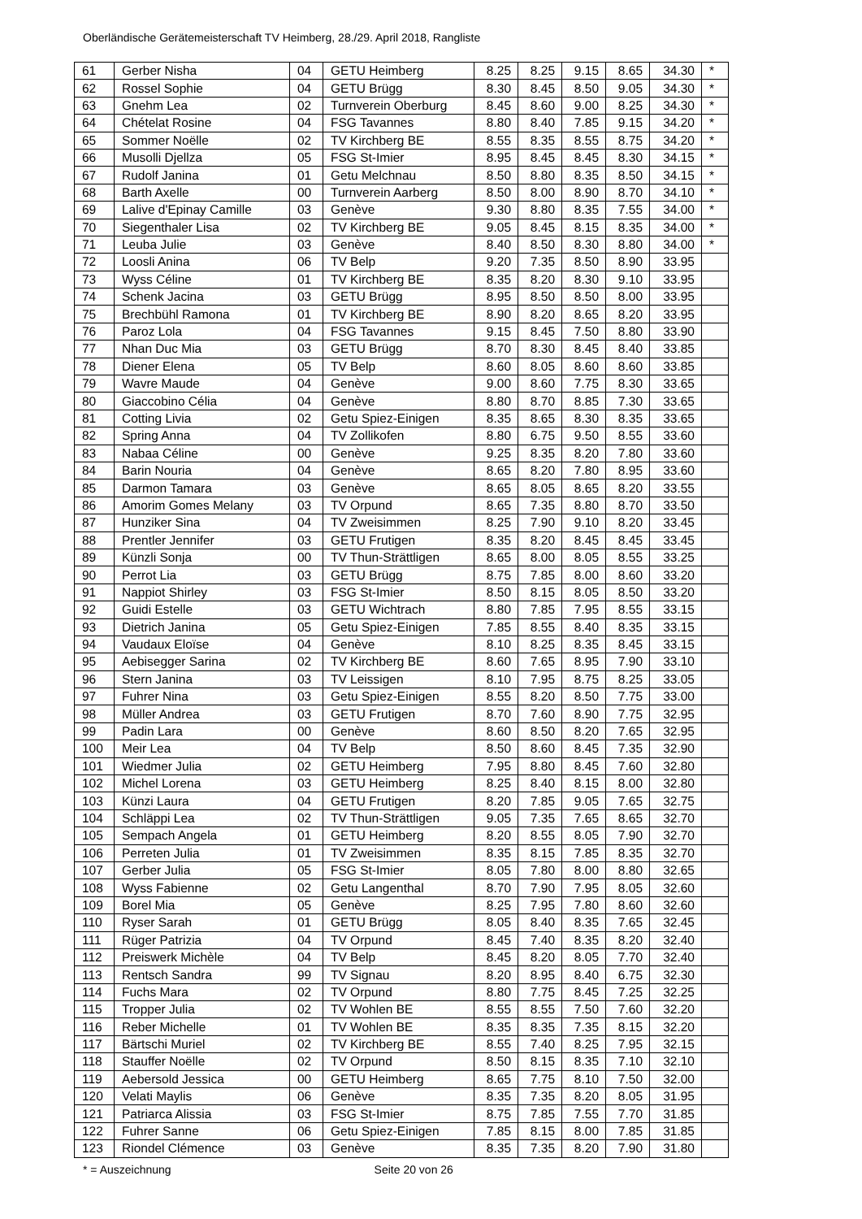Oberländische Gerätemeisterschaft TV Heimberg, 28./29. April 2018, Rangliste
| 61 | Gerber Nisha | 04 | GETU Heimberg | 8.25 | 8.25 | 9.15 | 8.65 | 34.30 | * |
| 62 | Rossel Sophie | 04 | GETU Brügg | 8.30 | 8.45 | 8.50 | 9.05 | 34.30 | * |
| 63 | Gnehm Lea | 02 | Turnverein Oberburg | 8.45 | 8.60 | 9.00 | 8.25 | 34.30 | * |
| 64 | Chételat Rosine | 04 | FSG Tavannes | 8.80 | 8.40 | 7.85 | 9.15 | 34.20 | * |
| 65 | Sommer Noëlle | 02 | TV Kirchberg BE | 8.55 | 8.35 | 8.55 | 8.75 | 34.20 | * |
| 66 | Musolli Djellza | 05 | FSG St-Imier | 8.95 | 8.45 | 8.45 | 8.30 | 34.15 | * |
| 67 | Rudolf Janina | 01 | Getu Melchnau | 8.50 | 8.80 | 8.35 | 8.50 | 34.15 | * |
| 68 | Barth Axelle | 00 | Turnverein Aarberg | 8.50 | 8.00 | 8.90 | 8.70 | 34.10 | * |
| 69 | Lalive d'Epinay Camille | 03 | Genève | 9.30 | 8.80 | 8.35 | 7.55 | 34.00 | * |
| 70 | Siegenthaler Lisa | 02 | TV Kirchberg BE | 9.05 | 8.45 | 8.15 | 8.35 | 34.00 | * |
| 71 | Leuba Julie | 03 | Genève | 8.40 | 8.50 | 8.30 | 8.80 | 34.00 | * |
| 72 | Loosli Anina | 06 | TV Belp | 9.20 | 7.35 | 8.50 | 8.90 | 33.95 | |
| 73 | Wyss Céline | 01 | TV Kirchberg BE | 8.35 | 8.20 | 8.30 | 9.10 | 33.95 | |
| 74 | Schenk Jacina | 03 | GETU Brügg | 8.95 | 8.50 | 8.50 | 8.00 | 33.95 | |
| 75 | Brechbühl Ramona | 01 | TV Kirchberg BE | 8.90 | 8.20 | 8.65 | 8.20 | 33.95 | |
| 76 | Paroz Lola | 04 | FSG Tavannes | 9.15 | 8.45 | 7.50 | 8.80 | 33.90 | |
| 77 | Nhan Duc Mia | 03 | GETU Brügg | 8.70 | 8.30 | 8.45 | 8.40 | 33.85 | |
| 78 | Diener Elena | 05 | TV Belp | 8.60 | 8.05 | 8.60 | 8.60 | 33.85 | |
| 79 | Wavre Maude | 04 | Genève | 9.00 | 8.60 | 7.75 | 8.30 | 33.65 | |
| 80 | Giaccobino Célia | 04 | Genève | 8.80 | 8.70 | 8.85 | 7.30 | 33.65 | |
| 81 | Cotting Livia | 02 | Getu Spiez-Einigen | 8.35 | 8.65 | 8.30 | 8.35 | 33.65 | |
| 82 | Spring Anna | 04 | TV Zollikofen | 8.80 | 6.75 | 9.50 | 8.55 | 33.60 | |
| 83 | Nabaa Céline | 00 | Genève | 9.25 | 8.35 | 8.20 | 7.80 | 33.60 | |
| 84 | Barin Nouria | 04 | Genève | 8.65 | 8.20 | 7.80 | 8.95 | 33.60 | |
| 85 | Darmon Tamara | 03 | Genève | 8.65 | 8.05 | 8.65 | 8.20 | 33.55 | |
| 86 | Amorim Gomes Melany | 03 | TV Orpund | 8.65 | 7.35 | 8.80 | 8.70 | 33.50 | |
| 87 | Hunziker Sina | 04 | TV Zweisimmen | 8.25 | 7.90 | 9.10 | 8.20 | 33.45 | |
| 88 | Prentler Jennifer | 03 | GETU Frutigen | 8.35 | 8.20 | 8.45 | 8.45 | 33.45 | |
| 89 | Künzli Sonja | 00 | TV Thun-Strättligen | 8.65 | 8.00 | 8.05 | 8.55 | 33.25 | |
| 90 | Perrot Lia | 03 | GETU Brügg | 8.75 | 7.85 | 8.00 | 8.60 | 33.20 | |
| 91 | Nappiot Shirley | 03 | FSG St-Imier | 8.50 | 8.15 | 8.05 | 8.50 | 33.20 | |
| 92 | Guidi Estelle | 03 | GETU Wichtrach | 8.80 | 7.85 | 7.95 | 8.55 | 33.15 | |
| 93 | Dietrich Janina | 05 | Getu Spiez-Einigen | 7.85 | 8.55 | 8.40 | 8.35 | 33.15 | |
| 94 | Vaudaux Eloïse | 04 | Genève | 8.10 | 8.25 | 8.35 | 8.45 | 33.15 | |
| 95 | Aebisegger Sarina | 02 | TV Kirchberg BE | 8.60 | 7.65 | 8.95 | 7.90 | 33.10 | |
| 96 | Stern Janina | 03 | TV Leissigen | 8.10 | 7.95 | 8.75 | 8.25 | 33.05 | |
| 97 | Fuhrer Nina | 03 | Getu Spiez-Einigen | 8.55 | 8.20 | 8.50 | 7.75 | 33.00 | |
| 98 | Müller Andrea | 03 | GETU Frutigen | 8.70 | 7.60 | 8.90 | 7.75 | 32.95 | |
| 99 | Padin Lara | 00 | Genève | 8.60 | 8.50 | 8.20 | 7.65 | 32.95 | |
| 100 | Meir Lea | 04 | TV Belp | 8.50 | 8.60 | 8.45 | 7.35 | 32.90 | |
| 101 | Wiedmer Julia | 02 | GETU Heimberg | 7.95 | 8.80 | 8.45 | 7.60 | 32.80 | |
| 102 | Michel Lorena | 03 | GETU Heimberg | 8.25 | 8.40 | 8.15 | 8.00 | 32.80 | |
| 103 | Künzi Laura | 04 | GETU Frutigen | 8.20 | 7.85 | 9.05 | 7.65 | 32.75 | |
| 104 | Schläppi Lea | 02 | TV Thun-Strättligen | 9.05 | 7.35 | 7.65 | 8.65 | 32.70 | |
| 105 | Sempach Angela | 01 | GETU Heimberg | 8.20 | 8.55 | 8.05 | 7.90 | 32.70 | |
| 106 | Perreten Julia | 01 | TV Zweisimmen | 8.35 | 8.15 | 7.85 | 8.35 | 32.70 | |
| 107 | Gerber Julia | 05 | FSG St-Imier | 8.05 | 7.80 | 8.00 | 8.80 | 32.65 | |
| 108 | Wyss Fabienne | 02 | Getu Langenthal | 8.70 | 7.90 | 7.95 | 8.05 | 32.60 | |
| 109 | Borel Mia | 05 | Genève | 8.25 | 7.95 | 7.80 | 8.60 | 32.60 | |
| 110 | Ryser Sarah | 01 | GETU Brügg | 8.05 | 8.40 | 8.35 | 7.65 | 32.45 | |
| 111 | Rüger Patrizia | 04 | TV Orpund | 8.45 | 7.40 | 8.35 | 8.20 | 32.40 | |
| 112 | Preiswerk Michèle | 04 | TV Belp | 8.45 | 8.20 | 8.05 | 7.70 | 32.40 | |
| 113 | Rentsch Sandra | 99 | TV Signau | 8.20 | 8.95 | 8.40 | 6.75 | 32.30 | |
| 114 | Fuchs Mara | 02 | TV Orpund | 8.80 | 7.75 | 8.45 | 7.25 | 32.25 | |
| 115 | Tropper Julia | 02 | TV Wohlen BE | 8.55 | 8.55 | 7.50 | 7.60 | 32.20 | |
| 116 | Reber Michelle | 01 | TV Wohlen BE | 8.35 | 8.35 | 7.35 | 8.15 | 32.20 | |
| 117 | Bärtschi Muriel | 02 | TV Kirchberg BE | 8.55 | 7.40 | 8.25 | 7.95 | 32.15 | |
| 118 | Stauffer Noëlle | 02 | TV Orpund | 8.50 | 8.15 | 8.35 | 7.10 | 32.10 | |
| 119 | Aebersold Jessica | 00 | GETU Heimberg | 8.65 | 7.75 | 8.10 | 7.50 | 32.00 | |
| 120 | Velati Maylis | 06 | Genève | 8.35 | 7.35 | 8.20 | 8.05 | 31.95 | |
| 121 | Patriarca Alissia | 03 | FSG St-Imier | 8.75 | 7.85 | 7.55 | 7.70 | 31.85 | |
| 122 | Fuhrer Sanne | 06 | Getu Spiez-Einigen | 7.85 | 8.15 | 8.00 | 7.85 | 31.85 | |
| 123 | Riondel Clémence | 03 | Genève | 8.35 | 7.35 | 8.20 | 7.90 | 31.80 | |
* = Auszeichnung Seite 20 von 26